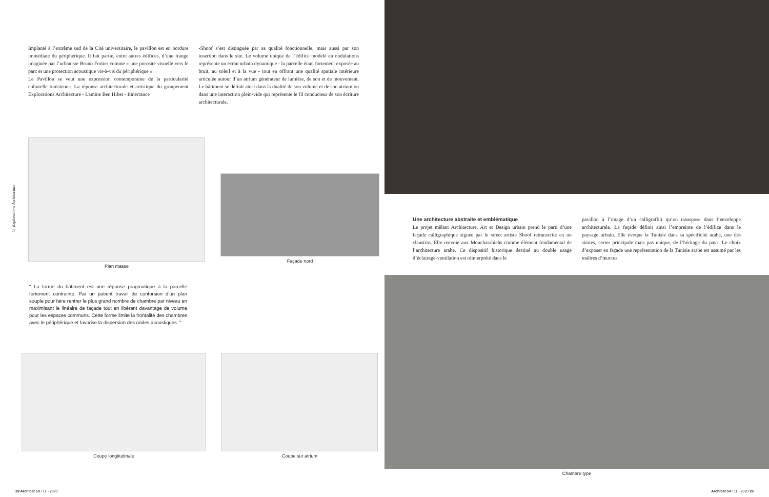Implanté à l’extrême sud de la Cité universitaire, le pavillon est en bordure immédiate du périphérique. Il fait partie, entre autres édifices, d’une frange imaginée par l’urbaniste Bruno Fortier comme « une porosité visuelle vers le parc et une protection acoustique vis-à-vis du périphérique ».
Le Pavillon se veut une expression contemporaine de la particularité culturelle tunisienne. La réponse architecturale et artistique du groupement Explorations Architecture - Lamine Ben Hibet - Itinerrance
-Shoof s’est distinguée par sa qualité fonctionnelle, mais aussi par son insertion dans le site. Le volume unique de l’édifice modelé en ondulations représente un écran urbain dynamique - la parcelle étant fortement exposée au bruit, au soleil et à la vue - tout en offrant une qualité spatiale intérieure articulée autour d’un atrium générateur de lumière, de son et de mouvement. Le bâtiment se définit ainsi dans la dualité de son volume et de son atrium ou dans une interaction plein-vide qui représente le fil conducteur de son écriture architecturale.
© Explorations Architecture
Plan masse Façade nord
" La forme du bâtiment est une réponse pragmatique à la parcelle fortement contrainte. Par un patient travail de contorsion d’un plan souple pour faire rentrer le plus grand nombre de chambre par niveau en maximisant le linéaire de façade tout en libérant davantage de volume pour les espaces communs. Cette forme limite la frontalité des chambres avec le périphérique et favorise la dispersion des ondes acoustiques. "
Coupe longitudinale Coupe sur atrium
28 Archibat 50 / 11 - 2020
Une architecture abstraite et emblématique
Le projet mêlant Architecture, Art et Design urbain prend le parti d’une façade calligraphique signée par le street artiste Shoof retranscrite en un claustras. Elle renvoie aux Moucharabiehs comme élément fondamental de l’architecture arabe. Ce dispositif historique destiné au double usage d’éclairage-ventilation est réinterprété dans le
pavillon à l’image d’un calligraffiti qu’on transpose dans l’enveloppe architecturale. La façade définit ainsi l’empreinte de l’édifice dans le paysage urbain. Elle évoque la Tunisie dans sa spécificité arabe, une des strates, certes principale mais pas unique, de l’héritage du pays. Le choix d’exposer en façade une représentation de la Tunisie arabe est assumé par les maîtres d’œuvres.
Chambre type
Archibat 50 / 11 - 2020 29